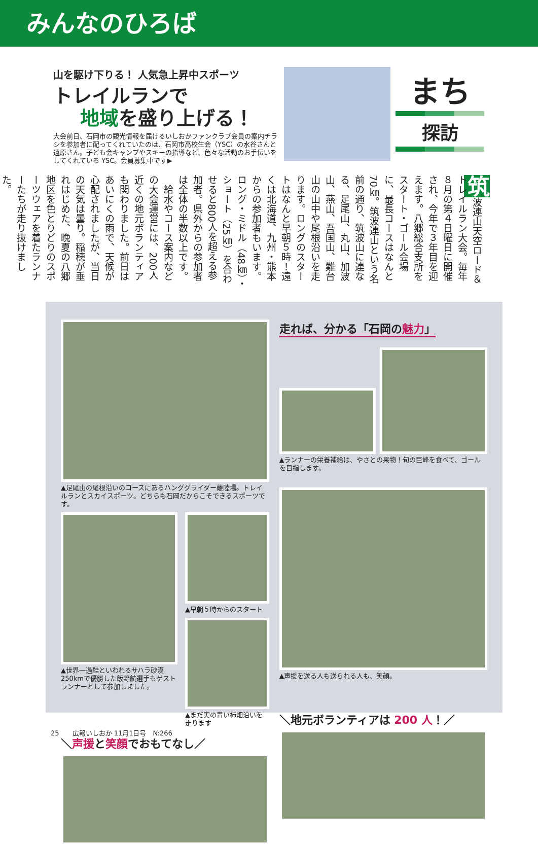みんなのひろば
山を駆け下りる！ 人気急上昇中スポーツ
トレイルランで
地域を盛り上げる！
大会前日、石岡市の観光情報を届けるいしおかファンクラブ会員の案内チラシを参加者に配ってくれていたのは、石岡市高校生会（YSC）の水谷さんと遠原さん。子ども会キャンプやスキーの指導など、色々な活動のお手伝いをしてくれている YSC。会員募集中です▶
まち
探訪
筑波連山天空ロード＆トレイルラン大会。毎年８月の第４日曜日に開催され、今年で３年目を迎えます。八郷総合支所をスタート・ゴール会場に、最長コースはなんと70㎞。筑波連山という名前の通り、筑波山に連なる、足尾山、丸山、加波山、燕山、吾国山、難台山の山中や尾根沿いを走ります。ロングのスタートはなんと早朝５時！遠くは北海道、九州・熊本からの参加者もいます。ロング・ミドル（48㎞）・ショート（25㎞）を合わせると800人を超える参加者。県外からの参加者は全体の半数以上です。
　給水やコース案内などの大会運営には、200人近くの地元ボランティアも関わりました。前日はあいにくの雨で、天候が心配されましたが、当日の天気は曇り。稲穂が垂れはじめた、晩夏の八郷地区を色とりどりのスポーツウェアを着たランナーたちが走り抜けました。
▲足尾山の尾根沿いのコースにあるハンググライダー離陸場。トレイルランとスカイスポーツ。どちらも石岡だからこそできるスポーツです。
▲世界一過酷といわれるサハラ砂漠 250kmで優勝した飯野航選手もゲストランナーとして参加しました。
▲早朝５時からのスタート
▲まだ実の青い柿畑沿いを走ります
＼声援と笑顔でおもてなし／
走れば、分かる「石岡の魅力」
▲ランナーの栄養補給は、やさとの果物！旬の巨峰を食べて、ゴールを目指します。
▲声援を送る人も送られる人も、笑顔。
＼地元ボランティアは 200 人！／
25　　広報いしおか 11月1日号　№266